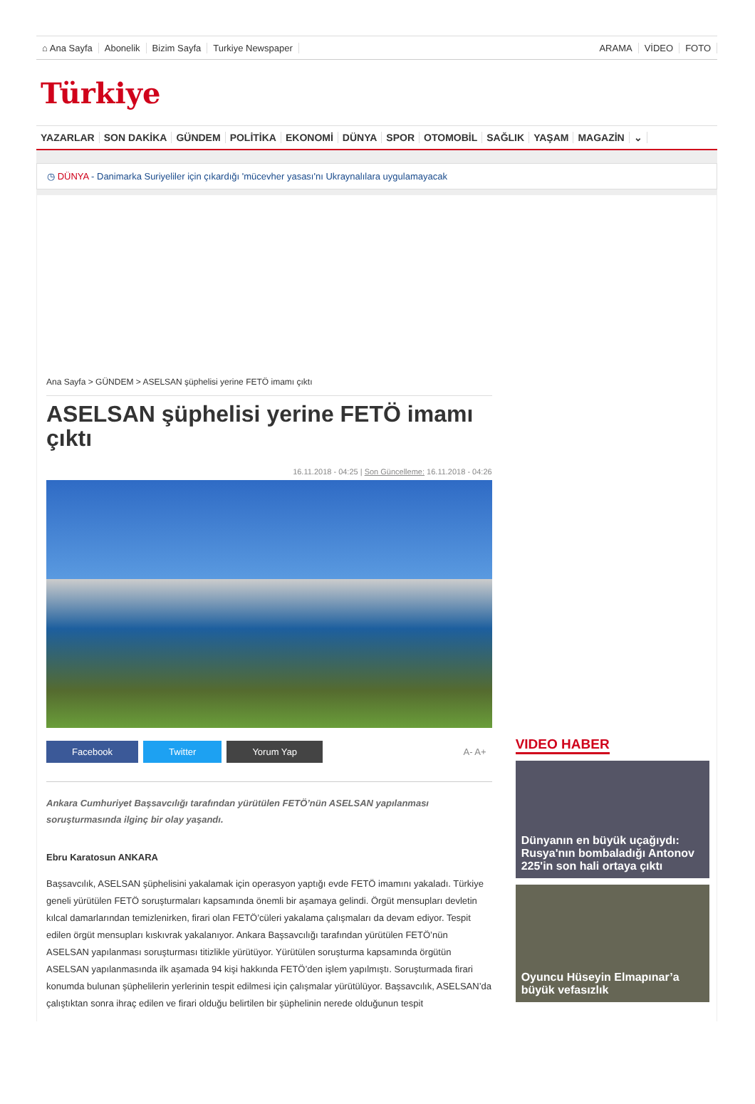⌂ Ana Sayfa Abonelik Bizim Sayfa Turkiye Newspaper
ARAMA VİDEO FOTO
Türkiye
YAZARLAR SON DAKİKA GÜNDEM POLİTİKA EKONOMİ DÜNYA SPOR OTOMOBİL SAĞLIK YAŞAM MAGAZİN ⌄
◷ DÜNYA - Danimarka Suriyeliler için çıkardığı 'mücevher yasası'nı Ukraynalılara uygulamayacak
Ana Sayfa > GÜNDEM > ASELSAN şüphelisi yerine FETÖ imamı çıktı
ASELSAN şüphelisi yerine FETÖ imamı çıktı
16.11.2018 - 04:25 | Son Güncelleme: 16.11.2018 - 04:26
Facebook Twitter Yorum Yap A- A+
Ankara Cumhuriyet Başsavcılığı tarafından yürütülen FETÖ’nün ASELSAN yapılanması soruşturmasında ilginç bir olay yaşandı.
Ebru Karatosun ANKARA
Başsavcılık, ASELSAN şüphelisini yakalamak için operasyon yaptığı evde FETÖ imamını yakaladı. Türkiye geneli yürütülen FETÖ soruşturmaları kapsamında önemli bir aşamaya gelindi. Örgüt mensupları devletin kılcal damarlarından temizlenirken, firari olan FETÖ’cüleri yakalama çalışmaları da devam ediyor. Tespit edilen örgüt mensupları kıskıvrak yakalanıyor. Ankara Başsavcılığı tarafından yürütülen FETÖ’nün ASELSAN yapılanması soruşturması titizlikle yürütüyor. Yürütülen soruşturma kapsamında örgütün ASELSAN yapılanmasında ilk aşamada 94 kişi hakkında FETÖ’den işlem yapılmıştı. Soruşturmada firari konumda bulunan şüphelilerin yerlerinin tespit edilmesi için çalışmalar yürütülüyor. Başsavcılık, ASELSAN’da çalıştıktan sonra ihraç edilen ve firari olduğu belirtilen bir şüphelinin nerede olduğunun tespit
VIDEO HABER
Dünyanın en büyük uçağıydı: Rusya'nın bombaladığı Antonov 225'in son hali ortaya çıktı
Oyuncu Hüseyin Elmapınar’a büyük vefasızlık